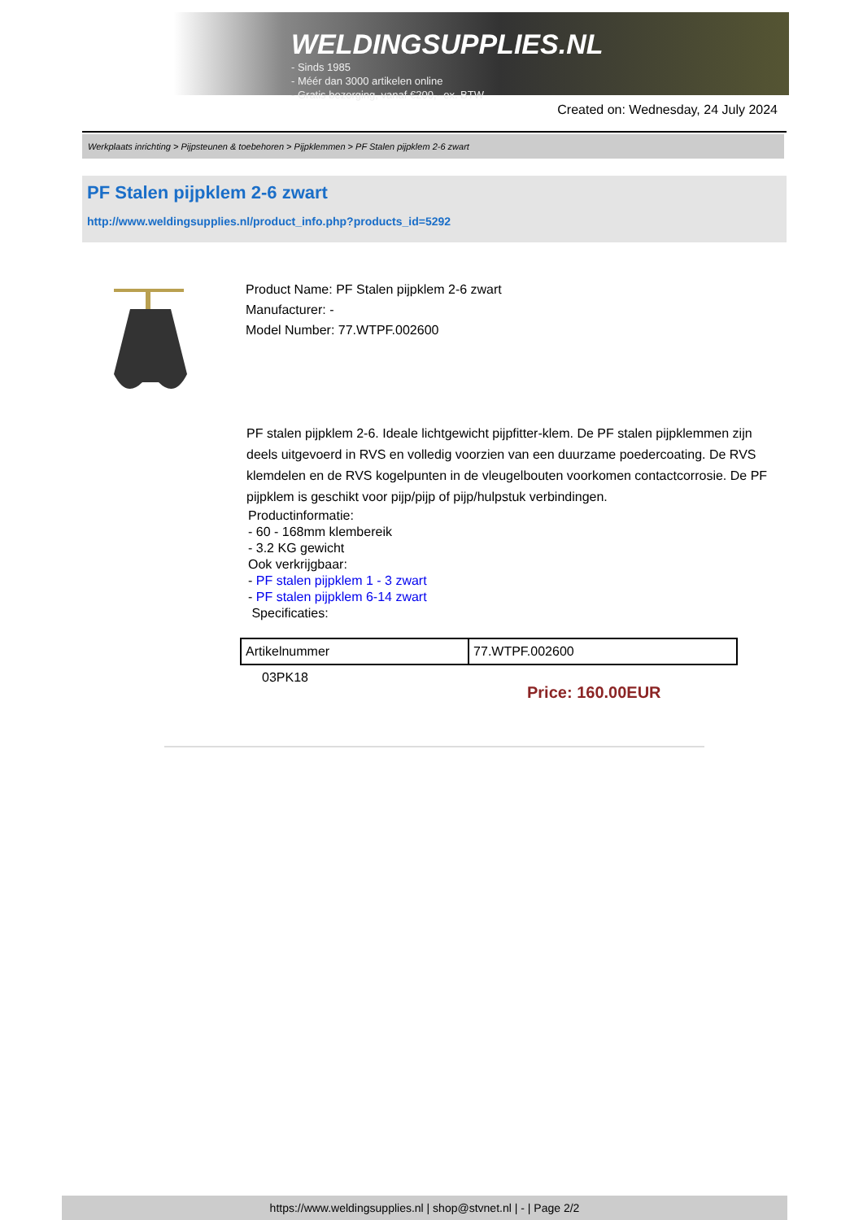WELDINGSUPPLIES.NL
- Sinds 1985
- Méér dan 3000 artikelen online
- Gratis bezorging, vanaf €200,--ex. BTW
Created on: Wednesday, 24 July 2024
Werkplaats inrichting > Pijpsteunen & toebehoren > Pijpklemmen > PF Stalen pijpklem 2-6 zwart
PF Stalen pijpklem 2-6 zwart
http://www.weldingsupplies.nl/product_info.php?products_id=5292
Product Name: PF Stalen pijpklem 2-6 zwart
Manufacturer: -
Model Number: 77.WTPF.002600
PF stalen pijpklem 2-6. Ideale lichtgewicht pijpfitter-klem. De PF stalen pijpklemmen zijn deels uitgevoerd in RVS en volledig voorzien van een duurzame poedercoating. De RVS klemdelen en de RVS kogelpunten in de vleugelbouten voorkomen contactcorrosie. De PF pijpklem is geschikt voor pijp/pijp of pijp/hulpstuk verbindingen.
Productinformatie:
- 60 - 168mm klembereik
- 3.2 KG gewicht
Ook verkrijgbaar:
- PF stalen pijpklem 1 - 3 zwart
- PF stalen pijpklem 6-14 zwart
Specificaties:
| Artikelnummer | 77.WTPF.002600 |
03PK18
Price: 160.00EUR
https://www.weldingsupplies.nl | shop@stvnet.nl | - | Page 2/2